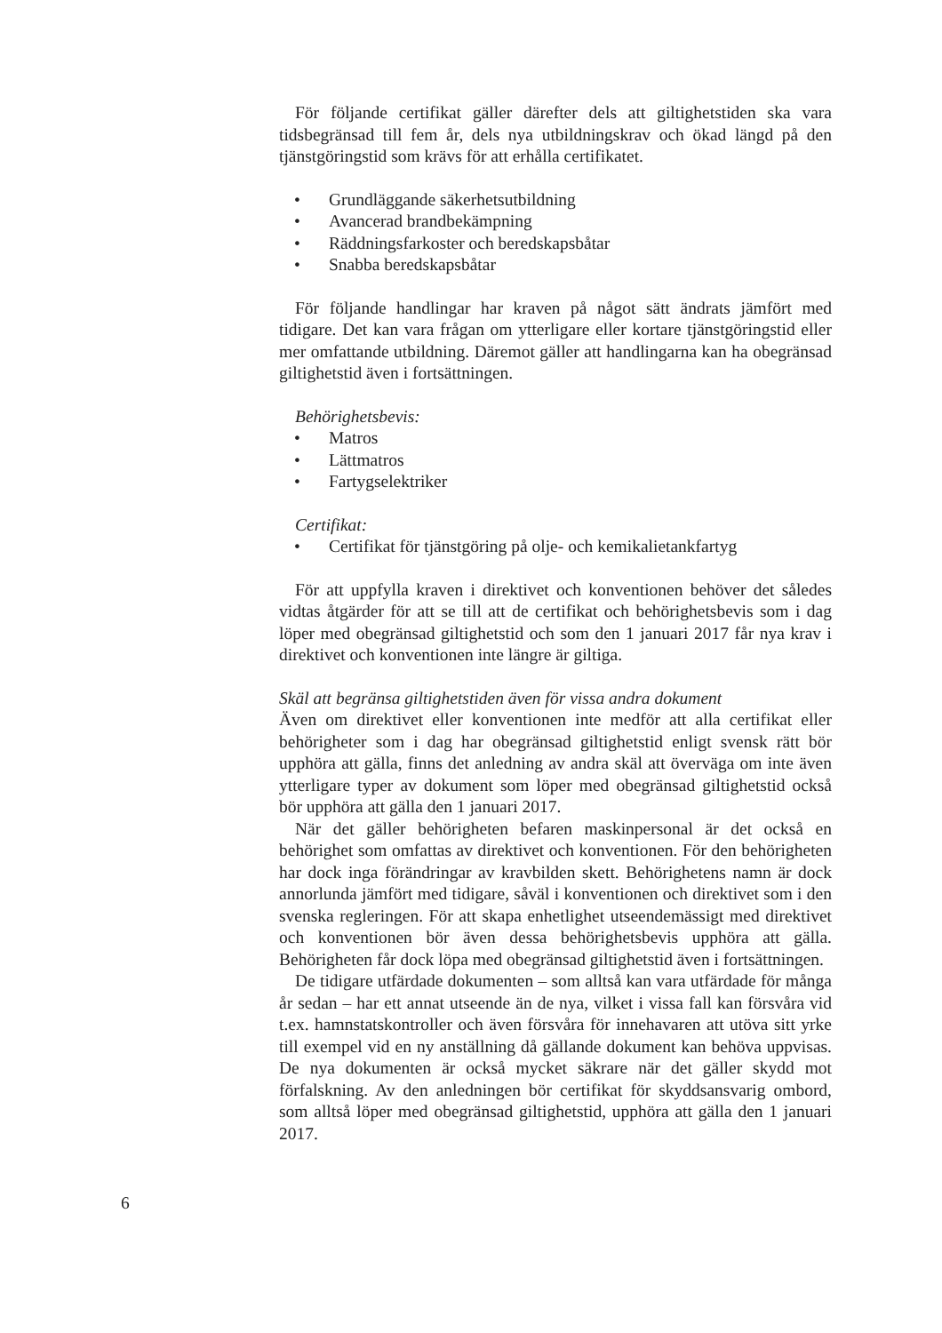För följande certifikat gäller därefter dels att giltighetstiden ska vara tidsbegränsad till fem år, dels nya utbildningskrav och ökad längd på den tjänstgöringstid som krävs för att erhålla certifikatet.
• Grundläggande säkerhetsutbildning
• Avancerad brandbekämpning
• Räddningsfarkoster och beredskapsbåtar
• Snabba beredskapsbåtar
För följande handlingar har kraven på något sätt ändrats jämfört med tidigare. Det kan vara frågan om ytterligare eller kortare tjänstgöringstid eller mer omfattande utbildning. Däremot gäller att handlingarna kan ha obegränsad giltighetstid även i fortsättningen.
Behörighetsbevis:
• Matros
• Lättmatros
• Fartygselektriker
Certifikat:
• Certifikat för tjänstgöring på olje- och kemikalietankfartyg
För att uppfylla kraven i direktivet och konventionen behöver det således vidtas åtgärder för att se till att de certifikat och behörighetsbevis som i dag löper med obegränsad giltighetstid och som den 1 januari 2017 får nya krav i direktivet och konventionen inte längre är giltiga.
Skäl att begränsa giltighetstiden även för vissa andra dokument
Även om direktivet eller konventionen inte medför att alla certifikat eller behörigheter som i dag har obegränsad giltighetstid enligt svensk rätt bör upphöra att gälla, finns det anledning av andra skäl att överväga om inte även ytterligare typer av dokument som löper med obegränsad giltighetstid också bör upphöra att gälla den 1 januari 2017.
När det gäller behörigheten befaren maskinpersonal är det också en behörighet som omfattas av direktivet och konventionen. För den behörigheten har dock inga förändringar av kravbilden skett. Behörighetens namn är dock annorlunda jämfört med tidigare, såväl i konventionen och direktivet som i den svenska regleringen. För att skapa enhetlighet utseendemässigt med direktivet och konventionen bör även dessa behörighetsbevis upphöra att gälla. Behörigheten får dock löpa med obegränsad giltighetstid även i fortsättningen.
De tidigare utfärdade dokumenten – som alltså kan vara utfärdade för många år sedan – har ett annat utseende än de nya, vilket i vissa fall kan försvåra vid t.ex. hamnstatskontroller och även försvåra för innehavaren att utöva sitt yrke till exempel vid en ny anställning då gällande dokument kan behöva uppvisas. De nya dokumenten är också mycket säkrare när det gäller skydd mot förfalskning. Av den anledningen bör certifikat för skyddsansvarig ombord, som alltså löper med obegränsad giltighetstid, upphöra att gälla den 1 januari 2017.
6